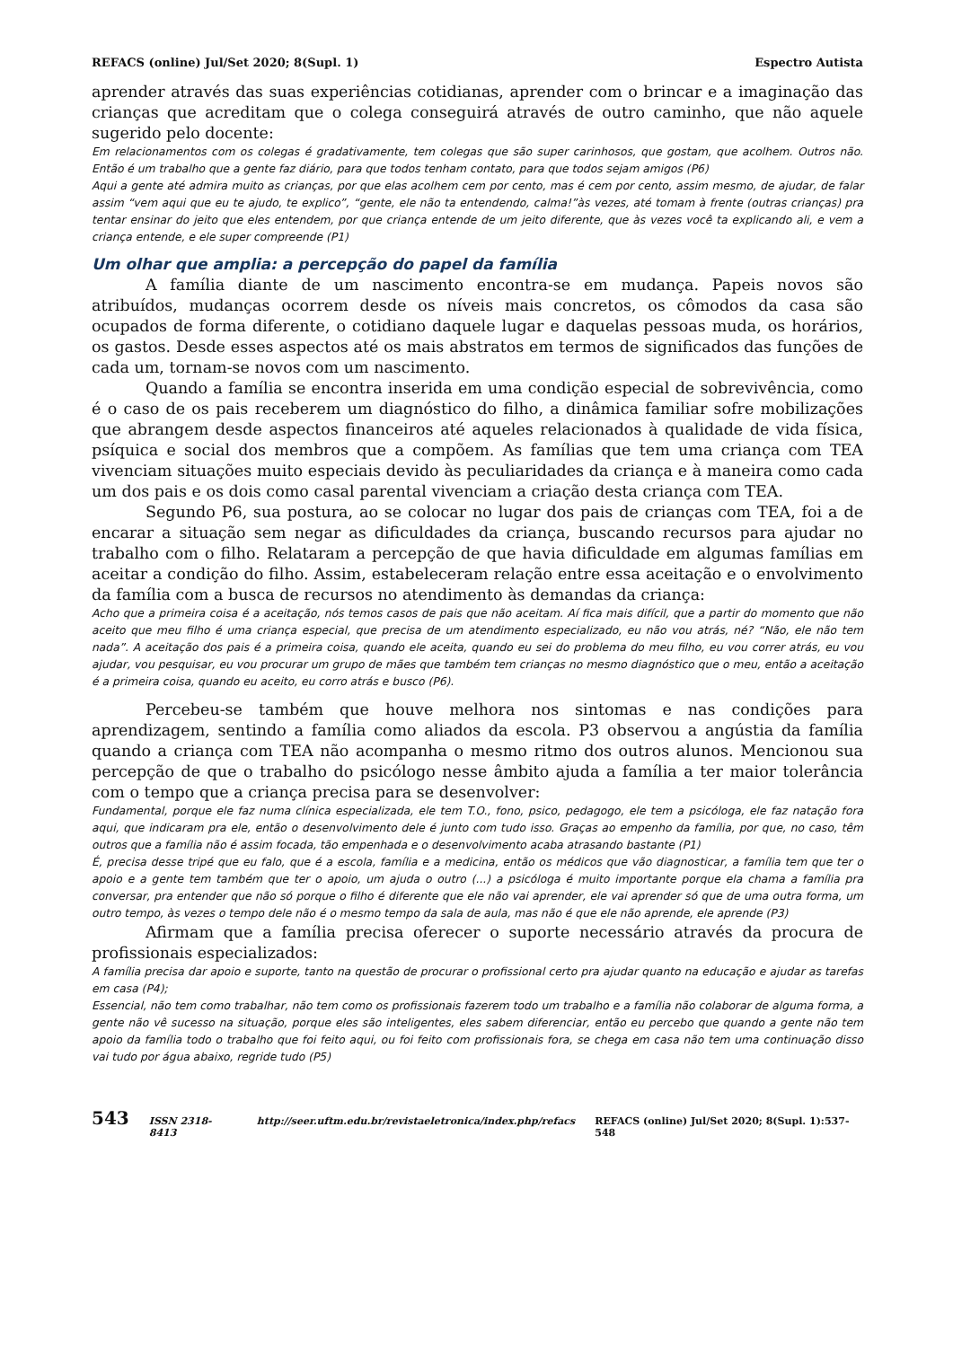REFACS (online) Jul/Set 2020; 8(Supl. 1) Espectro Autista
aprender através das suas experiências cotidianas, aprender com o brincar e a imaginação das crianças que acreditam que o colega conseguirá através de outro caminho, que não aquele sugerido pelo docente:
Em relacionamentos com os colegas é gradativamente, tem colegas que são super carinhosos, que gostam, que acolhem. Outros não. Então é um trabalho que a gente faz diário, para que todos tenham contato, para que todos sejam amigos (P6)
Aqui a gente até admira muito as crianças, por que elas acolhem cem por cento, mas é cem por cento, assim mesmo, de ajudar, de falar assim “vem aqui que eu te ajudo, te explico”, “gente, ele não ta entendendo, calma!”às vezes, até tomam à frente (outras crianças) pra tentar ensinar do jeito que eles entendem, por que criança entende de um jeito diferente, que às vezes você ta explicando ali, e vem a criança entende, e ele super compreende (P1)
Um olhar que amplia: a percepção do papel da família
A família diante de um nascimento encontra-se em mudança. Papeis novos são atribuídos, mudanças ocorrem desde os níveis mais concretos, os cômodos da casa são ocupados de forma diferente, o cotidiano daquele lugar e daquelas pessoas muda, os horários, os gastos. Desde esses aspectos até os mais abstratos em termos de significados das funções de cada um, tornam-se novos com um nascimento.
Quando a família se encontra inserida em uma condição especial de sobrevivência, como é o caso de os pais receberem um diagnóstico do filho, a dinâmica familiar sofre mobilizações que abrangem desde aspectos financeiros até aqueles relacionados à qualidade de vida física, psíquica e social dos membros que a compõem. As famílias que tem uma criança com TEA vivenciam situações muito especiais devido às peculiaridades da criança e à maneira como cada um dos pais e os dois como casal parental vivenciam a criação desta criança com TEA.
Segundo P6, sua postura, ao se colocar no lugar dos pais de crianças com TEA, foi a de encarar a situação sem negar as dificuldades da criança, buscando recursos para ajudar no trabalho com o filho. Relataram a percepção de que havia dificuldade em algumas famílias em aceitar a condição do filho. Assim, estabeleceram relação entre essa aceitação e o envolvimento da família com a busca de recursos no atendimento às demandas da criança:
Acho que a primeira coisa é a aceitação, nós temos casos de pais que não aceitam. Aí fica mais difícil, que a partir do momento que não aceito que meu filho é uma criança especial, que precisa de um atendimento especializado, eu não vou atrás, né? “Não, ele não tem nada”. A aceitação dos pais é a primeira coisa, quando ele aceita, quando eu sei do problema do meu filho, eu vou correr atrás, eu vou ajudar, vou pesquisar, eu vou procurar um grupo de mães que também tem crianças no mesmo diagnóstico que o meu, então a aceitação é a primeira coisa, quando eu aceito, eu corro atrás e busco (P6).
Percebeu-se também que houve melhora nos sintomas e nas condições para aprendizagem, sentindo a família como aliados da escola. P3 observou a angústia da família quando a criança com TEA não acompanha o mesmo ritmo dos outros alunos. Mencionou sua percepção de que o trabalho do psicólogo nesse âmbito ajuda a família a ter maior tolerância com o tempo que a criança precisa para se desenvolver:
Fundamental, porque ele faz numa clínica especializada, ele tem T.O., fono, psico, pedagogo, ele tem a psicóloga, ele faz natação fora aqui, que indicaram pra ele, então o desenvolvimento dele é junto com tudo isso. Graças ao empenho da família, por que, no caso, têm outros que a família não é assim focada, tão empenhada e o desenvolvimento acaba atrasando bastante (P1)
É, precisa desse tripé que eu falo, que é a escola, família e a medicina, então os médicos que vão diagnosticar, a família tem que ter o apoio e a gente tem também que ter o apoio, um ajuda o outro (...) a psicóloga é muito importante porque ela chama a família pra conversar, pra entender que não só porque o filho é diferente que ele não vai aprender, ele vai aprender só que de uma outra forma, um outro tempo, às vezes o tempo dele não é o mesmo tempo da sala de aula, mas não é que ele não aprende, ele aprende (P3)
Afirmam que a família precisa oferecer o suporte necessário através da procura de profissionais especializados:
A família precisa dar apoio e suporte, tanto na questão de procurar o profissional certo pra ajudar quanto na educação e ajudar as tarefas em casa (P4);
Essencial, não tem como trabalhar, não tem como os profissionais fazerem todo um trabalho e a família não colaborar de alguma forma, a gente não vê sucesso na situação, porque eles são inteligentes, eles sabem diferenciar, então eu percebo que quando a gente não tem apoio da família todo o trabalho que foi feito aqui, ou foi feito com profissionais fora, se chega em casa não tem uma continuação disso vai tudo por água abaixo, regride tudo (P5)
543 ISSN 2318-8413 http://seer.uftm.edu.br/revistaeletronica/index.php/refacs REFACS (online) Jul/Set 2020; 8(Supl. 1):537-548